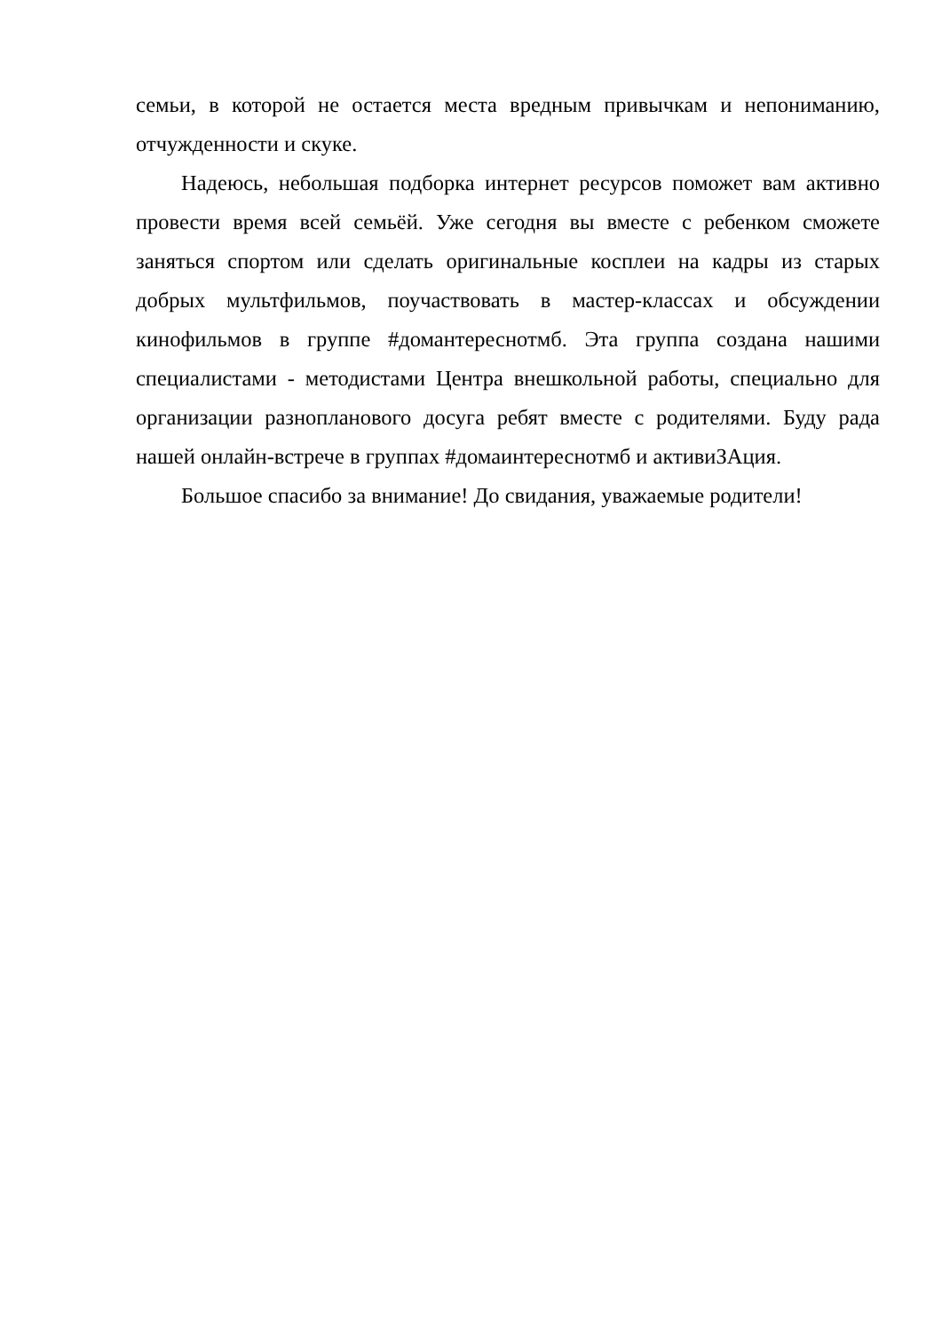семьи, в которой не остается места вредным привычкам и непониманию, отчужденности и скуке.
Надеюсь, небольшая подборка интернет ресурсов поможет вам активно провести время всей семьёй. Уже сегодня вы вместе с ребенком сможете заняться спортом или сделать оригинальные косплеи на кадры из старых добрых мультфильмов, поучаствовать в мастер-классах и обсуждении кинофильмов в группе #домантереснотмб. Эта группа создана нашими специалистами - методистами Центра внешкольной работы, специально для организации разнопланового досуга ребят вместе с родителями. Буду рада нашей онлайн-встрече в группах #домаинтереснотмб и активиЗАция.
Большое спасибо за внимание! До свидания, уважаемые родители!